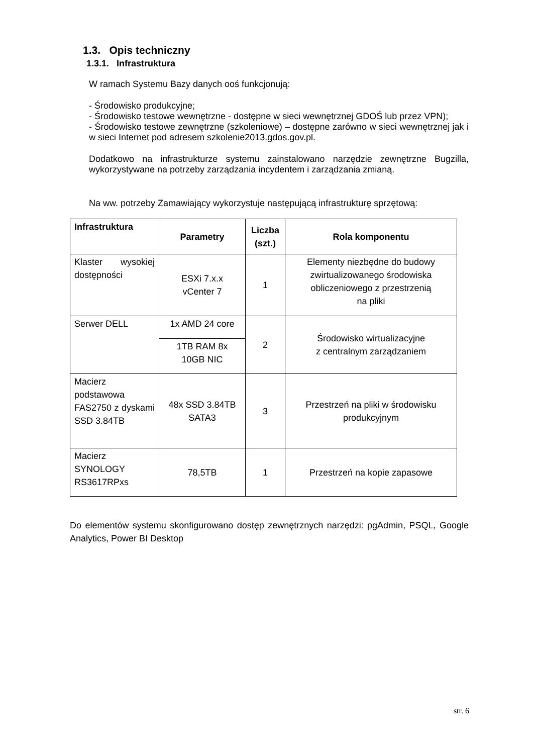1.3. Opis techniczny
1.3.1. Infrastruktura
W ramach Systemu Bazy danych ooś funkcjonują:
- Środowisko produkcyjne;
- Środowisko testowe wewnętrzne - dostępne w sieci wewnętrznej GDOŚ lub przez VPN);
- Środowisko testowe zewnętrzne (szkoleniowe) – dostępne zarówno w sieci wewnętrznej jak i w sieci Internet pod adresem szkolenie2013.gdos.gov.pl.
Dodatkowo na infrastrukturze systemu zainstalowano narzędzie zewnętrzne Bugzilla, wykorzystywane na potrzeby zarządzania incydentem i zarządzania zmianą.
Na ww. potrzeby Zamawiający wykorzystuje następującą infrastrukturę sprzętową:
| Infrastruktura | Parametry | Liczba (szt.) | Rola komponentu |
| --- | --- | --- | --- |
| Klaster wysokiej dostępności | ESXi 7.x.x vCenter 7 | 1 | Elementy niezbędne do budowy zwirtualizowanego środowiska obliczeniowego z przestrzenią na pliki |
| Serwer DELL | 1x AMD 24 core | 2 | Środowisko wirtualizacyjne z centralnym zarządzaniem |
| | 1TB RAM 8x 10GB NIC | | |
| Macierz podstawowa FAS2750 z dyskami SSD 3.84TB | 48x SSD 3.84TB SATA3 | 3 | Przestrzeń na pliki w środowisku produkcyjnym |
| Macierz SYNOLOGY RS3617RPxs | 78,5TB | 1 | Przestrzeń na kopie zapasowe |
Do elementów systemu skonfigurowano dostęp zewnętrznych narzędzi: pgAdmin, PSQL, Google Analytics, Power BI Desktop
str. 6